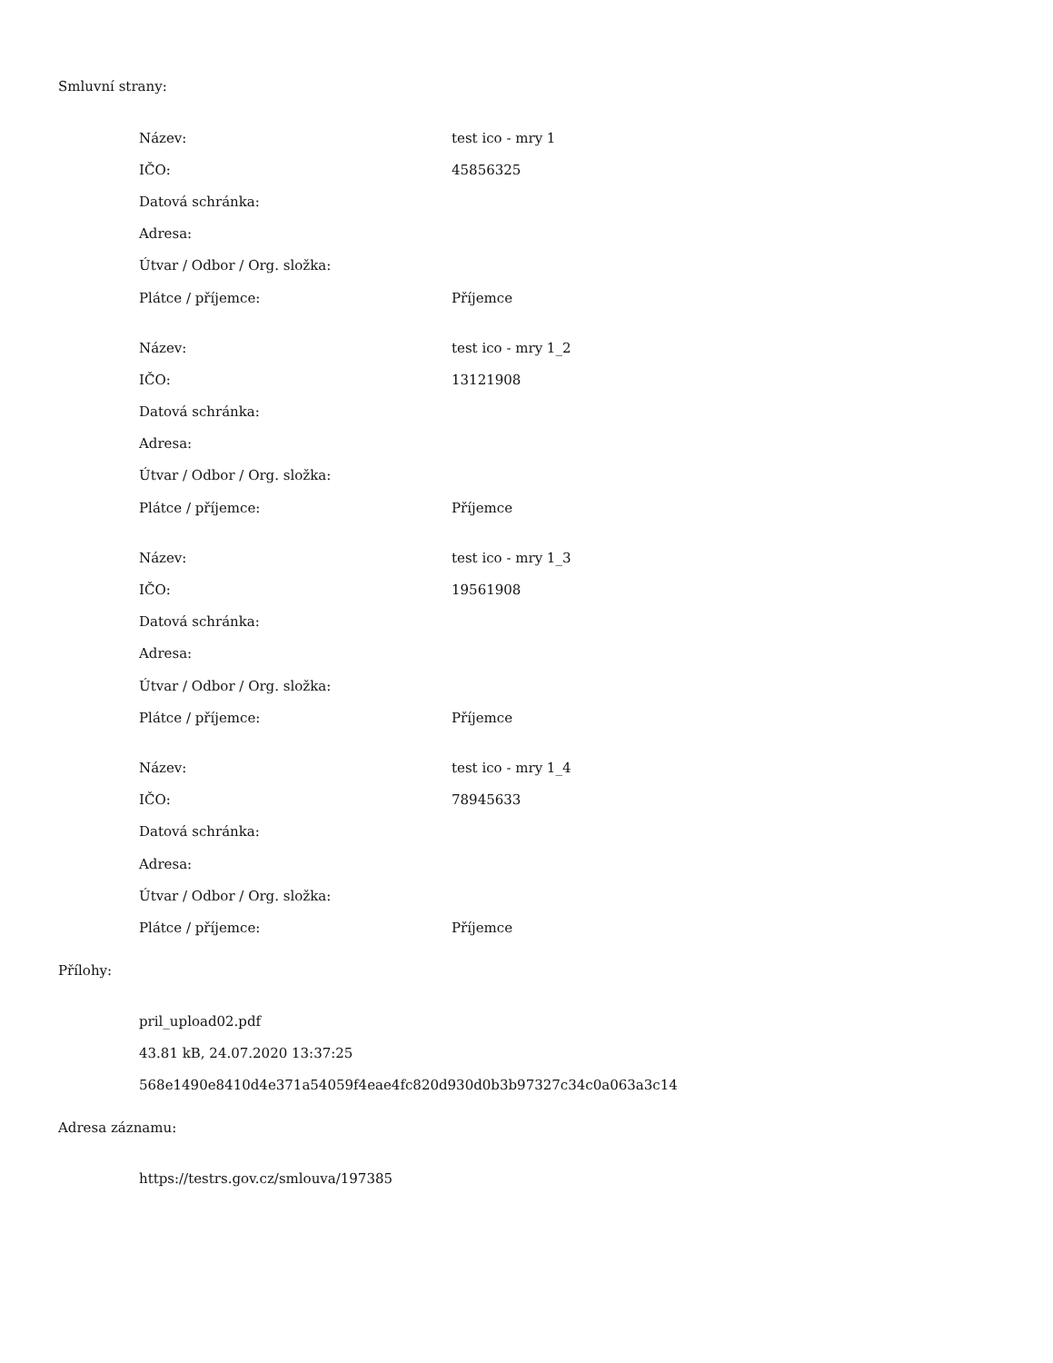Smluvní strany:
| Název: | test ico - mry 1 |
| IČO: | 45856325 |
| Datová schránka: | |
| Adresa: | |
| Útvar / Odbor / Org. složka: | |
| Plátce / příjemce: | Příjemce |
| Název: | test ico - mry 1_2 |
| IČO: | 13121908 |
| Datová schránka: | |
| Adresa: | |
| Útvar / Odbor / Org. složka: | |
| Plátce / příjemce: | Příjemce |
| Název: | test ico - mry 1_3 |
| IČO: | 19561908 |
| Datová schránka: | |
| Adresa: | |
| Útvar / Odbor / Org. složka: | |
| Plátce / příjemce: | Příjemce |
| Název: | test ico - mry 1_4 |
| IČO: | 78945633 |
| Datová schránka: | |
| Adresa: | |
| Útvar / Odbor / Org. složka: | |
| Plátce / příjemce: | Příjemce |
Přílohy:
pril_upload02.pdf
43.81 kB, 24.07.2020 13:37:25
568e1490e8410d4e371a54059f4eae4fc820d930d0b3b97327c34c0a063a3c14
Adresa záznamu:
https://testrs.gov.cz/smlouva/197385